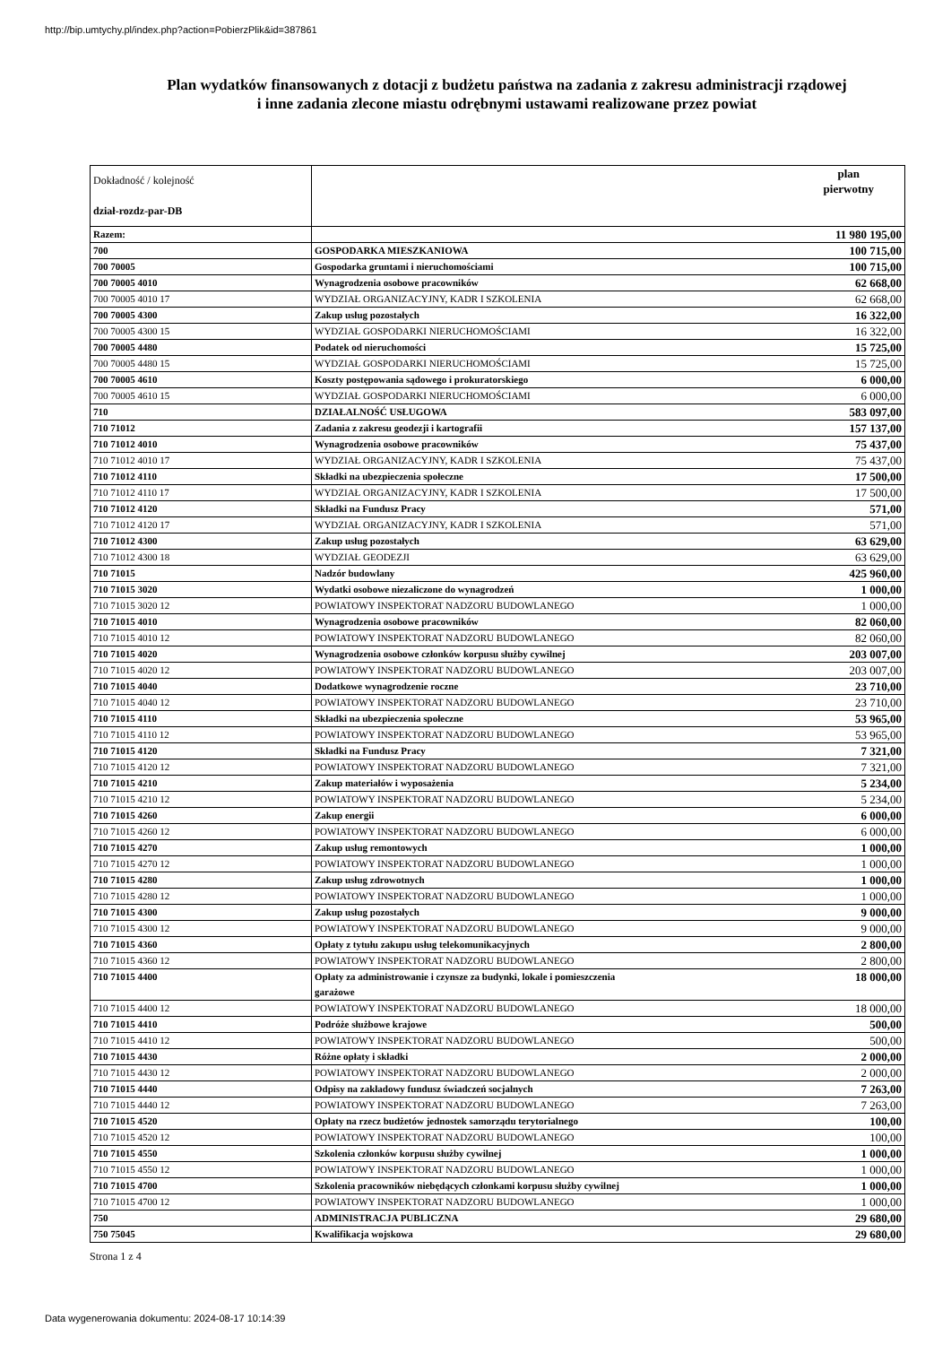http://bip.umtychy.pl/index.php?action=PobierzPlik&id=387861
Plan wydatków finansowanych z dotacji z budżetu państwa na zadania z zakresu administracji rządowej
i inne zadania zlecone miastu odrębnymi ustawami realizowane przez powiat
| Dokładność / kolejność dział-rozdz-par-DB | | plan pierwotny |
| --- | --- | --- |
| Razem: | | 11 980 195,00 |
| 700 | GOSPODARKA MIESZKANIOWA | 100 715,00 |
| 700 70005 | Gospodarka gruntami i nieruchomościami | 100 715,00 |
| 700 70005 4010 | Wynagrodzenia osobowe pracowników | 62 668,00 |
| 700 70005 4010 17 | WYDZIAŁ ORGANIZACYJNY, KADR I SZKOLENIA | 62 668,00 |
| 700 70005 4300 | Zakup usług pozostałych | 16 322,00 |
| 700 70005 4300 15 | WYDZIAŁ GOSPODARKI NIERUCHOMOŚCIAMI | 16 322,00 |
| 700 70005 4480 | Podatek od nieruchomości | 15 725,00 |
| 700 70005 4480 15 | WYDZIAŁ GOSPODARKI NIERUCHOMOŚCIAMI | 15 725,00 |
| 700 70005 4610 | Koszty postępowania sądowego i prokuratorskiego | 6 000,00 |
| 700 70005 4610 15 | WYDZIAŁ GOSPODARKI NIERUCHOMOŚCIAMI | 6 000,00 |
| 710 | DZIAŁALNOŚĆ USŁUGOWA | 583 097,00 |
| 710 71012 | Zadania z zakresu geodezji i kartografii | 157 137,00 |
| 710 71012 4010 | Wynagrodzenia osobowe pracowników | 75 437,00 |
| 710 71012 4010 17 | WYDZIAŁ ORGANIZACYJNY, KADR I SZKOLENIA | 75 437,00 |
| 710 71012 4110 | Składki na ubezpieczenia społeczne | 17 500,00 |
| 710 71012 4110 17 | WYDZIAŁ ORGANIZACYJNY, KADR I SZKOLENIA | 17 500,00 |
| 710 71012 4120 | Składki na Fundusz Pracy | 571,00 |
| 710 71012 4120 17 | WYDZIAŁ ORGANIZACYJNY, KADR I SZKOLENIA | 571,00 |
| 710 71012 4300 | Zakup usług pozostałych | 63 629,00 |
| 710 71012 4300 18 | WYDZIAŁ GEODEZJI | 63 629,00 |
| 710 71015 | Nadzór budowlany | 425 960,00 |
| 710 71015 3020 | Wydatki osobowe niezaliczone do wynagrodzeń | 1 000,00 |
| 710 71015 3020 12 | POWIATOWY INSPEKTORAT NADZORU BUDOWLANEGO | 1 000,00 |
| 710 71015 4010 | Wynagrodzenia osobowe pracowników | 82 060,00 |
| 710 71015 4010 12 | POWIATOWY INSPEKTORAT NADZORU BUDOWLANEGO | 82 060,00 |
| 710 71015 4020 | Wynagrodzenia osobowe członków korpusu służby cywilnej | 203 007,00 |
| 710 71015 4020 12 | POWIATOWY INSPEKTORAT NADZORU BUDOWLANEGO | 203 007,00 |
| 710 71015 4040 | Dodatkowe wynagrodzenie roczne | 23 710,00 |
| 710 71015 4040 12 | POWIATOWY INSPEKTORAT NADZORU BUDOWLANEGO | 23 710,00 |
| 710 71015 4110 | Składki na ubezpieczenia społeczne | 53 965,00 |
| 710 71015 4110 12 | POWIATOWY INSPEKTORAT NADZORU BUDOWLANEGO | 53 965,00 |
| 710 71015 4120 | Składki na Fundusz Pracy | 7 321,00 |
| 710 71015 4120 12 | POWIATOWY INSPEKTORAT NADZORU BUDOWLANEGO | 7 321,00 |
| 710 71015 4210 | Zakup materiałów i wyposażenia | 5 234,00 |
| 710 71015 4210 12 | POWIATOWY INSPEKTORAT NADZORU BUDOWLANEGO | 5 234,00 |
| 710 71015 4260 | Zakup energii | 6 000,00 |
| 710 71015 4260 12 | POWIATOWY INSPEKTORAT NADZORU BUDOWLANEGO | 6 000,00 |
| 710 71015 4270 | Zakup usług remontowych | 1 000,00 |
| 710 71015 4270 12 | POWIATOWY INSPEKTORAT NADZORU BUDOWLANEGO | 1 000,00 |
| 710 71015 4280 | Zakup usług zdrowotnych | 1 000,00 |
| 710 71015 4280 12 | POWIATOWY INSPEKTORAT NADZORU BUDOWLANEGO | 1 000,00 |
| 710 71015 4300 | Zakup usług pozostałych | 9 000,00 |
| 710 71015 4300 12 | POWIATOWY INSPEKTORAT NADZORU BUDOWLANEGO | 9 000,00 |
| 710 71015 4360 | Opłaty z tytułu zakupu usług telekomunikacyjnych | 2 800,00 |
| 710 71015 4360 12 | POWIATOWY INSPEKTORAT NADZORU BUDOWLANEGO | 2 800,00 |
| 710 71015 4400 | Opłaty za administrowanie i czynsze za budynki, lokale i pomieszczenia garażowe | 18 000,00 |
| 710 71015 4400 12 | POWIATOWY INSPEKTORAT NADZORU BUDOWLANEGO | 18 000,00 |
| 710 71015 4410 | Podróże służbowe krajowe | 500,00 |
| 710 71015 4410 12 | POWIATOWY INSPEKTORAT NADZORU BUDOWLANEGO | 500,00 |
| 710 71015 4430 | Różne opłaty i składki | 2 000,00 |
| 710 71015 4430 12 | POWIATOWY INSPEKTORAT NADZORU BUDOWLANEGO | 2 000,00 |
| 710 71015 4440 | Odpisy na zakładowy fundusz świadczeń socjalnych | 7 263,00 |
| 710 71015 4440 12 | POWIATOWY INSPEKTORAT NADZORU BUDOWLANEGO | 7 263,00 |
| 710 71015 4520 | Opłaty na rzecz budżetów jednostek samorządu terytorialnego | 100,00 |
| 710 71015 4520 12 | POWIATOWY INSPEKTORAT NADZORU BUDOWLANEGO | 100,00 |
| 710 71015 4550 | Szkolenia członków korpusu służby cywilnej | 1 000,00 |
| 710 71015 4550 12 | POWIATOWY INSPEKTORAT NADZORU BUDOWLANEGO | 1 000,00 |
| 710 71015 4700 | Szkolenia pracowników niebędących członkami korpusu służby cywilnej | 1 000,00 |
| 710 71015 4700 12 | POWIATOWY INSPEKTORAT NADZORU BUDOWLANEGO | 1 000,00 |
| 750 | ADMINISTRACJA PUBLICZNA | 29 680,00 |
| 750 75045 | Kwalifikacja wojskowa | 29 680,00 |
Strona 1 z 4
Data wygenerowania dokumentu: 2024-08-17 10:14:39